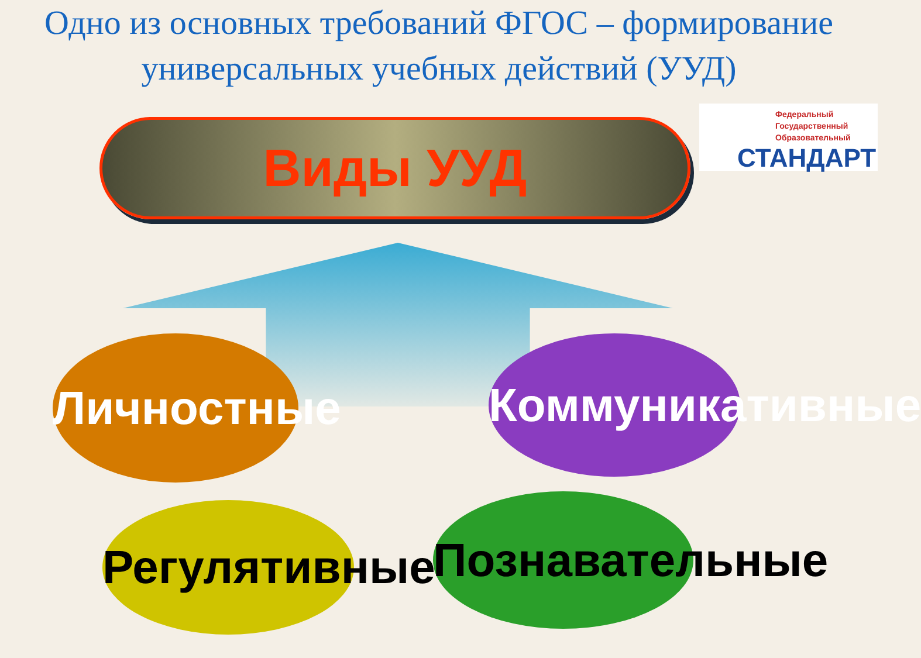Одно из основных требований ФГОС – формирование
универсальных учебных действий (УУД)
Виды УУД
Федеральный
Государственный
Образовательный
СТАНДАРТ
Личностные
Коммуникативные
Регулятивные
Познавательные